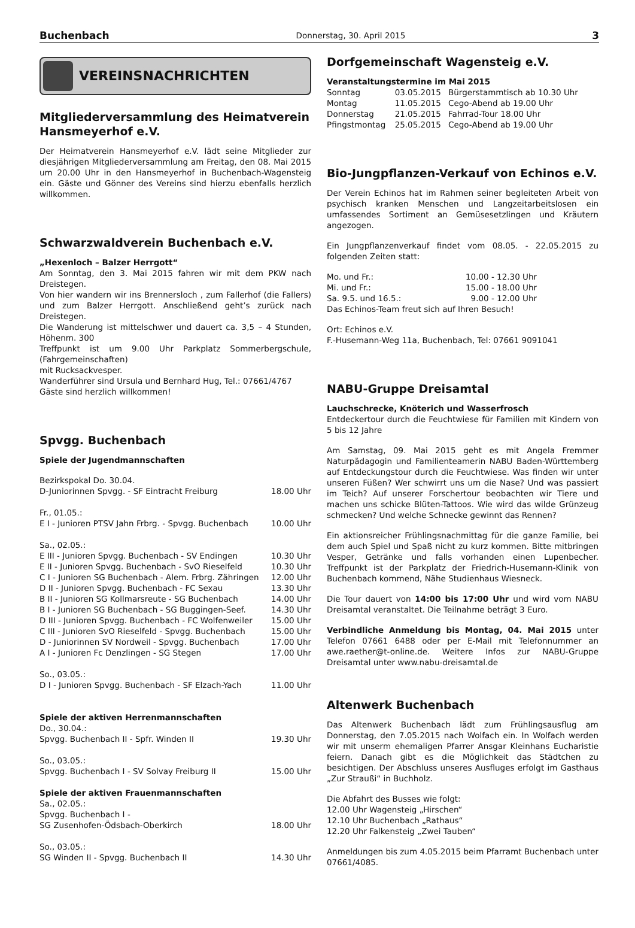Buchenbach Donnerstag, 30. April 2015 3
VEREINSNACHRICHTEN
Mitgliederversammlung des Heimatverein Hansmeyerhof e.V.
Der Heimatverein Hansmeyerhof e.V. lädt seine Mitglieder zur diesjährigen Mitgliederversammlung am Freitag, den 08. Mai 2015 um 20.00 Uhr in den Hansmeyerhof in Buchenbach-Wagensteig ein. Gäste und Gönner des Vereins sind hierzu ebenfalls herzlich willkommen.
Schwarzwaldverein Buchenbach e.V.
„Hexenloch – Balzer Herrgott“
Am Sonntag, den 3. Mai 2015 fahren wir mit dem PKW nach Dreistegen.
Von hier wandern wir ins Brennersloch , zum Fallerhof (die Fallers) und zum Balzer Herrgott. Anschließend geht’s zurück nach Dreistegen.
Die Wanderung ist mittelschwer und dauert ca. 3,5 – 4 Stunden, Höhenm. 300
Treffpunkt ist um 9.00 Uhr Parkplatz Sommerbergschule, (Fahrgemeinschaften)
mit Rucksackvesper.
Wanderführer sind Ursula und Bernhard Hug, Tel.: 07661/4767
Gäste sind herzlich willkommen!
Spvgg. Buchenbach
Spiele der Jugendmannschaften
| Bezirkspokal Do. 30.04. | |
| D-Juniorinnen Spvgg. - SF Eintracht Freiburg | 18.00 Uhr |
| Fr., 01.05.: | |
| E I - Junioren PTSV Jahn Frbrg. - Spvgg. Buchenbach | 10.00 Uhr |
| Sa., 02.05.: | |
| E III - Junioren Spvgg. Buchenbach - SV Endingen | 10.30 Uhr |
| E II - Junioren Spvgg. Buchenbach - SvO Rieselfeld | 10.30 Uhr |
| C I - Junioren SG Buchenbach - Alem. Frbrg. Zähringen | 12.00 Uhr |
| D II - Junioren Spvgg. Buchenbach - FC Sexau | 13.30 Uhr |
| B II - Junioren SG Kollmarsreute - SG Buchenbach | 14.00 Uhr |
| B I - Junioren SG Buchenbach - SG Buggingen-Seef. | 14.30 Uhr |
| D III - Junioren Spvgg. Buchenbach - FC Wolfenweiler | 15.00 Uhr |
| C III - Junioren SvO Rieselfeld - Spvgg. Buchenbach | 15.00 Uhr |
| D - Juniorinnen SV Nordweil - Spvgg. Buchenbach | 17.00 Uhr |
| A I - Junioren Fc Denzlingen - SG Stegen | 17.00 Uhr |
| So., 03.05.: | |
| D I - Junioren Spvgg. Buchenbach - SF Elzach-Yach | 11.00 Uhr |
| Spiele der aktiven Herrenmannschaften | |
| Do., 30.04.: | |
| Spvgg. Buchenbach II - Spfr. Winden II | 19.30 Uhr |
| So., 03.05.: | |
| Spvgg. Buchenbach I - SV Solvay Freiburg II | 15.00 Uhr |
| Spiele der aktiven Frauenmannschaften | |
| Sa., 02.05.: | |
| Spvgg. Buchenbach I - | |
| SG Zusenhofen-Ödsbach-Oberkirch | 18.00 Uhr |
| So., 03.05.: | |
| SG Winden II - Spvgg. Buchenbach II | 14.30 Uhr |
Dorfgemeinschaft Wagensteig e.V.
Veranstaltungstermine im Mai 2015
| Sonntag | 03.05.2015 | Bürgerstammtisch ab 10.30 Uhr |
| Montag | 11.05.2015 | Cego-Abend ab 19.00 Uhr |
| Donnerstag | 21.05.2015 | Fahrrad-Tour 18.00 Uhr |
| Pfingstmontag | 25.05.2015 | Cego-Abend ab 19.00 Uhr |
Bio-Jungpflanzen-Verkauf von Echinos e.V.
Der Verein Echinos hat im Rahmen seiner begleiteten Arbeit von psychisch kranken Menschen und Langzeitarbeitslosen ein umfassendes Sortiment an Gemüsesetzlingen und Kräutern angezogen.
Ein Jungpflanzenverkauf findet vom 08.05. - 22.05.2015 zu folgenden Zeiten statt:
| Mo. und Fr.: | 10.00 - 12.30 Uhr |
| Mi. und Fr.: | 15.00 - 18.00 Uhr |
| Sa. 9.5. und 16.5.: | 9.00 - 12.00 Uhr |
Das Echinos-Team freut sich auf Ihren Besuch!
Ort: Echinos e.V.
F.-Husemann-Weg 11a, Buchenbach, Tel: 07661 9091041
NABU-Gruppe Dreisamtal
Lauchschrecke, Knöterich und Wasserfrosch
Entdeckertour durch die Feuchtwiese für Familien mit Kindern von 5 bis 12 Jahre
Am Samstag, 09. Mai 2015 geht es mit Angela Fremmer Naturpädagogin und Familienteamerin NABU Baden-Württemberg auf Entdeckungstour durch die Feuchtwiese. Was finden wir unter unseren Füßen? Wer schwirrt uns um die Nase? Und was passiert im Teich? Auf unserer Forschertour beobachten wir Tiere und machen uns schicke Blüten-Tattoos. Wie wird das wilde Grünzeug schmecken? Und welche Schnecke gewinnt das Rennen?
Ein aktionsreicher Frühlingsnachmittag für die ganze Familie, bei dem auch Spiel und Spaß nicht zu kurz kommen. Bitte mitbringen Vesper, Getränke und falls vorhanden einen Lupenbecher. Treffpunkt ist der Parkplatz der Friedrich-Husemann-Klinik von Buchenbach kommend, Nähe Studienhaus Wiesneck.
Die Tour dauert von 14:00 bis 17:00 Uhr und wird vom NABU Dreisamtal veranstaltet. Die Teilnahme beträgt 3 Euro.
Verbindliche Anmeldung bis Montag, 04. Mai 2015 unter Telefon 07661 6488 oder per E-Mail mit Telefonnummer an awe.raether@t-online.de. Weitere Infos zur NABU-Gruppe Dreisamtal unter www.nabu-dreisamtal.de
Altenwerk Buchenbach
Das Altenwerk Buchenbach lädt zum Frühlingsausflug am Donnerstag, den 7.05.2015 nach Wolfach ein. In Wolfach werden wir mit unserm ehemaligen Pfarrer Ansgar Kleinhans Eucharistie feiern. Danach gibt es die Möglichkeit das Städtchen zu besichtigen. Der Abschluss unseres Ausfluges erfolgt im Gasthaus „Zur Straußi“ in Buchholz.
Die Abfahrt des Busses wie folgt:
12.00 Uhr Wagensteig „Hirschen“
12.10 Uhr Buchenbach „Rathaus“
12.20 Uhr Falkensteig „Zwei Tauben“
Anmeldungen bis zum 4.05.2015 beim Pfarramt Buchenbach unter 07661/4085.